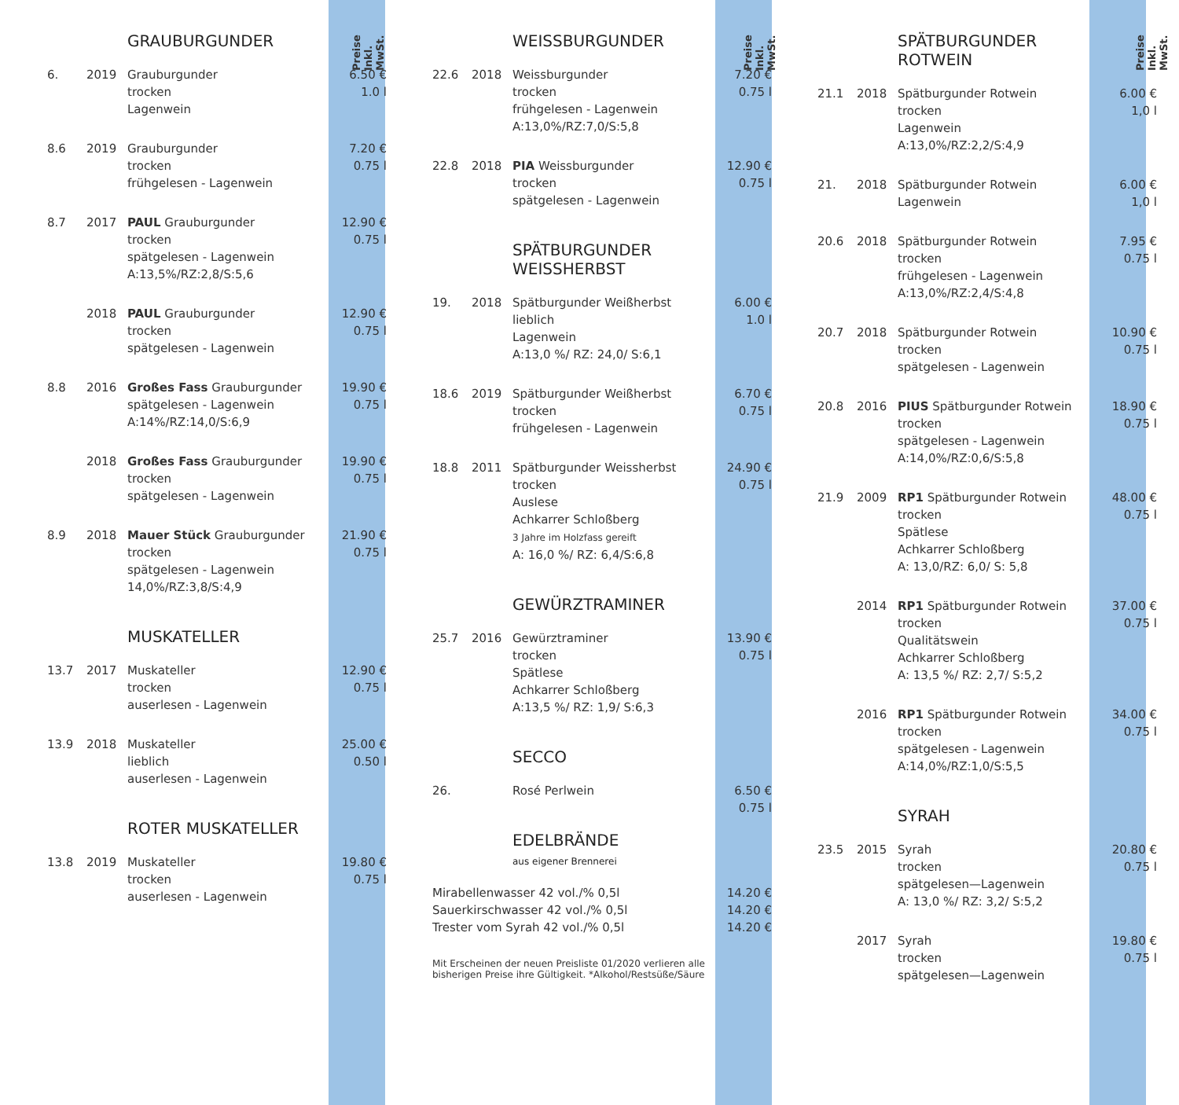GRAUBURGUNDER
6. 2019 Grauburgunder
trocken
Lagenwein
6.50 €
1.0 l
8.6 2019 Grauburgunder
trocken
frühgelesen - Lagenwein
7.20 €
0.75 l
8.7 2017 PAUL Grauburgunder
trocken
spätgelesen - Lagenwein
A:13,5%/RZ:2,8/S:5,6
12.90 €
0.75 l
2018 PAUL Grauburgunder
trocken
spätgelesen - Lagenwein
12.90 €
0.75 l
8.8 2016 Großes Fass Grauburgunder
spätgelesen - Lagenwein
A:14%/RZ:14,0/S:6,9
19.90 €
0.75 l
2018 Großes Fass Grauburgunder
trocken
spätgelesen - Lagenwein
19.90 €
0.75 l
8.9 2018 Mauer Stück Grauburgunder
trocken
spätgelesen - Lagenwein
14,0%/RZ:3,8/S:4,9
21.90 €
0.75 l
MUSKATELLER
13.7 2017 Muskateller
trocken
auserlesen - Lagenwein
12.90 €
0.75 l
13.9 2018 Muskateller
lieblich
auserlesen - Lagenwein
25.00 €
0.50 l
ROTER MUSKATELLER
13.8 2019 Muskateller
trocken
auserlesen - Lagenwein
19.80 €
0.75 l
Preise Inkl. MwSt.
WEISSBURGUNDER
22.6 2018 Weissburgunder
trocken
frühgelesen - Lagenwein
A:13,0%/RZ:7,0/S:5,8
7.20 €
0.75 l
22.8 2018 PIA Weissburgunder
trocken
spätgelesen - Lagenwein
12.90 €
0.75 l
SPÄTBURGUNDER
WEISSHERBST
19. 2018 Spätburgunder Weißherbst
lieblich
Lagenwein
A:13,0 %/ RZ: 24,0/ S:6,1
6.00 €
1.0 l
18.6 2019 Spätburgunder Weißherbst
trocken
frühgelesen - Lagenwein
6.70 €
0.75 l
18.8 2011 Spätburgunder Weissherbst
trocken
Auslese
Achkarrer Schloßberg
3 Jahre im Holzfass gereift
A: 16,0 %/ RZ: 6,4/S:6,8
24.90 €
0.75 l
GEWÜRZTRAMINER
25.7 2016 Gewürztraminer
trocken
Spätlese
Achkarrer Schloßberg
A:13,5 %/ RZ: 1,9/ S:6,3
13.90 €
0.75 l
SECCO
26. Rosé Perlwein 6.50 €
0.75 l
EDELBRÄNDE
aus eigener Brennerei
Mirabellenwasser 42 vol./% 0,5l
Sauerkirschwasser 42 vol./% 0,5l
Trester vom Syrah 42 vol./% 0,5l
14.20 €
14.20 €
14.20 €
Mit Erscheinen der neuen Preisliste 01/2020 verlieren alle bisherigen Preise ihre Gültigkeit. *Alkohol/Restsüße/Säure
Preise Inkl. MwSt.
SPÄTBURGUNDER
ROTWEIN
21.1 2018 Spätburgunder Rotwein
trocken
Lagenwein
A:13,0%/RZ:2,2/S:4,9
6.00 €
1,0 l
21. 2018 Spätburgunder Rotwein
Lagenwein
6.00 €
1,0 l
20.6 2018 Spätburgunder Rotwein
trocken
frühgelesen - Lagenwein
A:13,0%/RZ:2,4/S:4,8
7.95 €
0.75 l
20.7 2018 Spätburgunder Rotwein
trocken
spätgelesen - Lagenwein
10.90 €
0.75 l
20.8 2016 PIUS Spätburgunder Rotwein
trocken
spätgelesen - Lagenwein
A:14,0%/RZ:0,6/S:5,8
18.90 €
0.75 l
21.9 2009 RP1 Spätburgunder Rotwein
trocken
Spätlese
Achkarrer Schloßberg
A: 13,0/RZ: 6,0/ S: 5,8
48.00 €
0.75 l
2014 RP1 Spätburgunder Rotwein
trocken
Qualitätswein
Achkarrer Schloßberg
A: 13,5 %/ RZ: 2,7/ S:5,2
37.00 €
0.75 l
2016 RP1 Spätburgunder Rotwein
trocken
spätgelesen - Lagenwein
A:14,0%/RZ:1,0/S:5,5
34.00 €
0.75 l
SYRAH
23.5 2015 Syrah
trocken
spätgelesen—Lagenwein
A: 13,0 %/ RZ: 3,2/ S:5,2
20.80 €
0.75 l
2017 Syrah
trocken
spätgelesen—Lagenwein
19.80 €
0.75 l
Preise Inkl. MwSt.